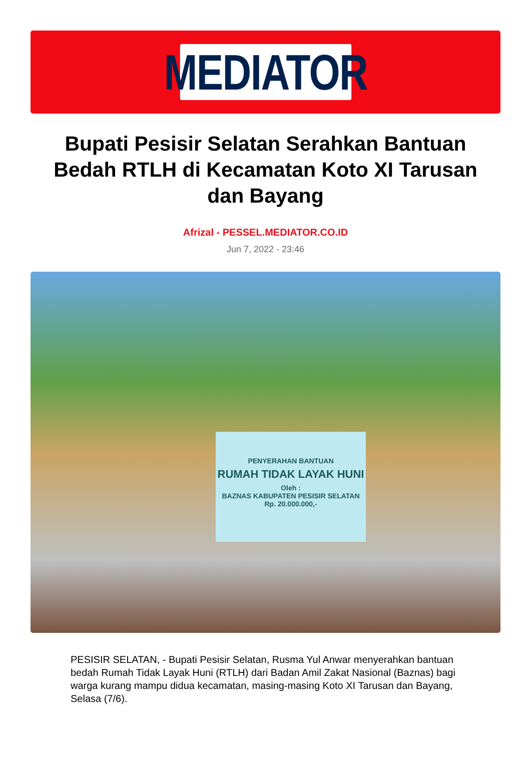MEDIATOR
Bupati Pesisir Selatan Serahkan Bantuan Bedah RTLH di Kecamatan Koto XI Tarusan dan Bayang
Afrizal - PESSEL.MEDIATOR.CO.ID
Jun 7, 2022 - 23:46
PENYERAHAN BANTUAN
RUMAH TIDAK LAYAK HUNI
Oleh :
BAZNAS KABUPATEN PESISIR SELATAN
Rp. 20.000.000,-
PESISIR SELATAN, - Bupati Pesisir Selatan, Rusma Yul Anwar menyerahkan bantuan bedah Rumah Tidak Layak Huni (RTLH) dari Badan Amil Zakat Nasional (Baznas) bagi warga kurang mampu didua kecamatan, masing-masing Koto XI Tarusan dan Bayang, Selasa (7/6).